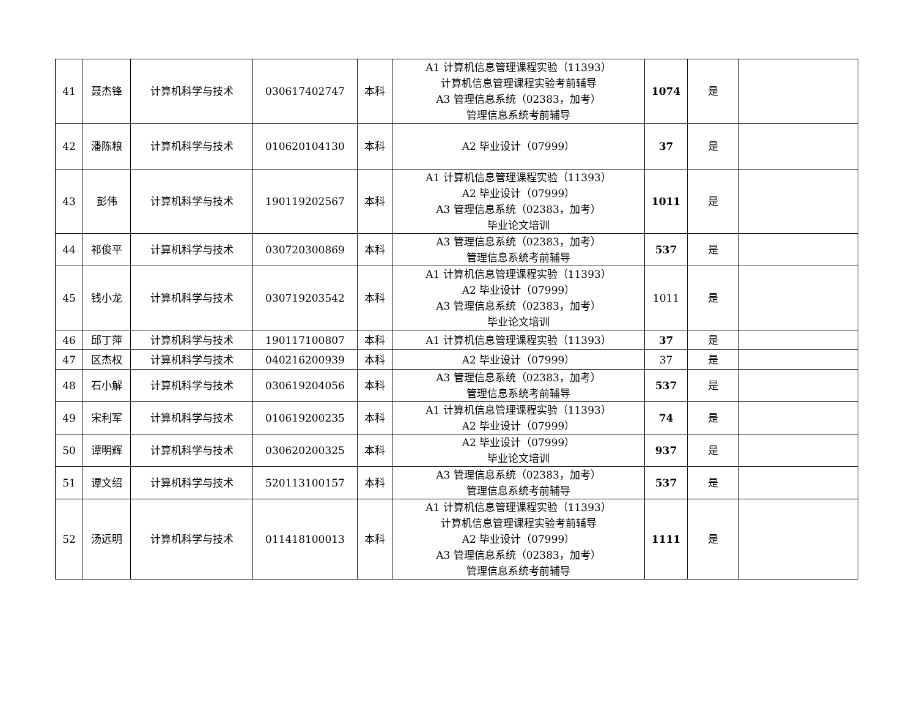| 41 | 聂杰锋 | 计算机科学与技术 | 030617402747 | 本科 | A1 计算机信息管理课程实验（11393） 计算机信息管理课程实验考前辅导 A3 管理信息系统（02383，加考） 管理信息系统考前辅导 | 1074 | 是 | |
| 42 | 潘陈粮 | 计算机科学与技术 | 010620104130 | 本科 | A2 毕业设计（07999） | 37 | 是 | |
| 43 | 彭伟 | 计算机科学与技术 | 190119202567 | 本科 | A1 计算机信息管理课程实验（11393） A2 毕业设计（07999） A3 管理信息系统（02383，加考） 毕业论文培训 | 1011 | 是 | |
| 44 | 祁俊平 | 计算机科学与技术 | 030720300869 | 本科 | A3 管理信息系统（02383，加考） 管理信息系统考前辅导 | 537 | 是 | |
| 45 | 钱小龙 | 计算机科学与技术 | 030719203542 | 本科 | A1 计算机信息管理课程实验（11393） A2 毕业设计（07999） A3 管理信息系统（02383，加考） 毕业论文培训 | 1011 | 是 | |
| 46 | 邱丁萍 | 计算机科学与技术 | 190117100807 | 本科 | A1 计算机信息管理课程实验（11393） | 37 | 是 | |
| 47 | 区杰权 | 计算机科学与技术 | 040216200939 | 本科 | A2 毕业设计（07999） | 37 | 是 | |
| 48 | 石小解 | 计算机科学与技术 | 030619204056 | 本科 | A3 管理信息系统（02383，加考） 管理信息系统考前辅导 | 537 | 是 | |
| 49 | 宋利军 | 计算机科学与技术 | 010619200235 | 本科 | A1 计算机信息管理课程实验（11393） A2 毕业设计（07999） | 74 | 是 | |
| 50 | 谭明辉 | 计算机科学与技术 | 030620200325 | 本科 | A2 毕业设计（07999） 毕业论文培训 | 937 | 是 | |
| 51 | 谭文绍 | 计算机科学与技术 | 520113100157 | 本科 | A3 管理信息系统（02383，加考） 管理信息系统考前辅导 | 537 | 是 | |
| 52 | 汤远明 | 计算机科学与技术 | 011418100013 | 本科 | A1 计算机信息管理课程实验（11393） 计算机信息管理课程实验考前辅导 A2 毕业设计（07999） A3 管理信息系统（02383，加考） 管理信息系统考前辅导 | 1111 | 是 | |